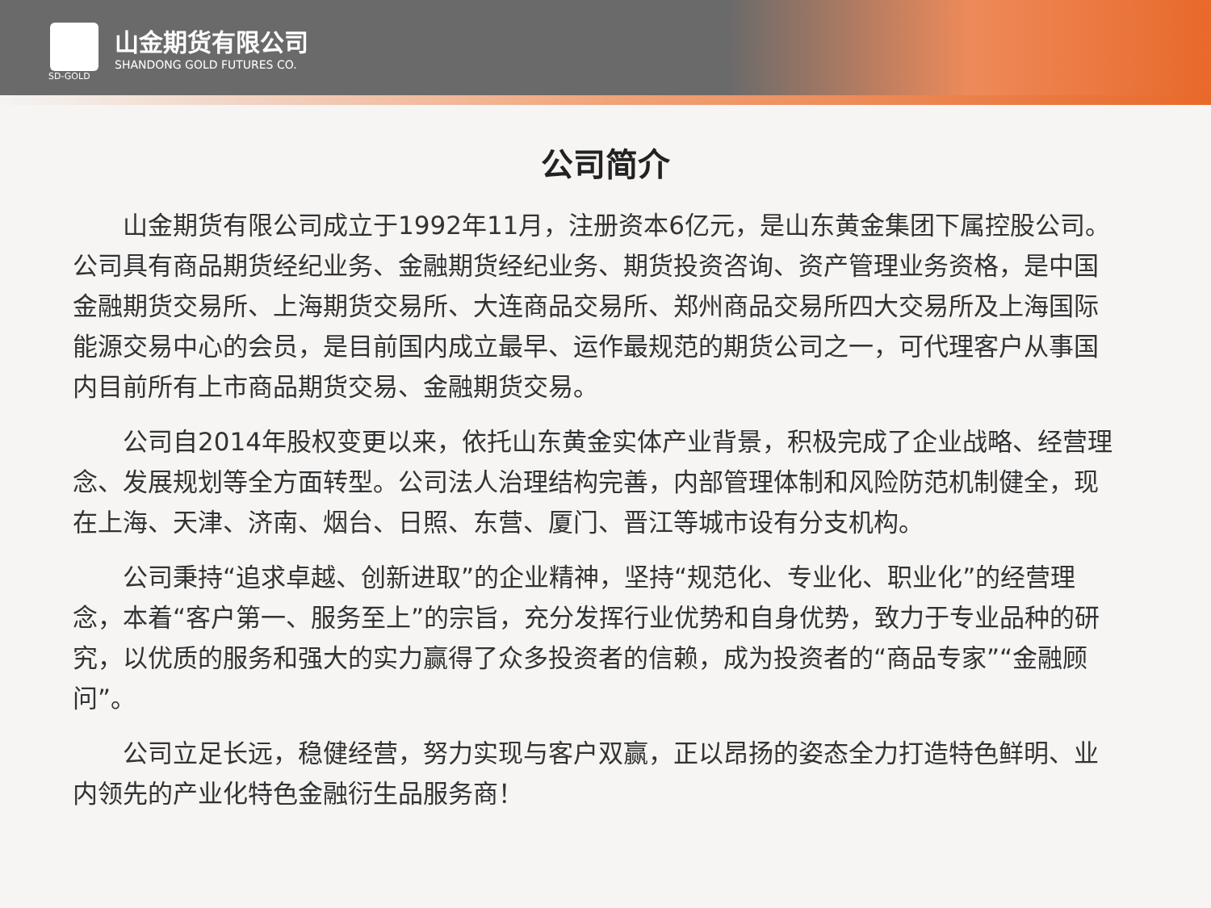山金期货有限公司
SHANDONG GOLD FUTURES CO.
SD-GOLD
公司简介
山金期货有限公司成立于1992年11月，注册资本6亿元，是山东黄金集团下属控股公司。公司具有商品期货经纪业务、金融期货经纪业务、期货投资咨询、资产管理业务资格，是中国金融期货交易所、上海期货交易所、大连商品交易所、郑州商品交易所四大交易所及上海国际能源交易中心的会员，是目前国内成立最早、运作最规范的期货公司之一，可代理客户从事国内目前所有上市商品期货交易、金融期货交易。
公司自2014年股权变更以来，依托山东黄金实体产业背景，积极完成了企业战略、经营理念、发展规划等全方面转型。公司法人治理结构完善，内部管理体制和风险防范机制健全，现在上海、天津、济南、烟台、日照、东营、厦门、晋江等城市设有分支机构。
公司秉持“追求卓越、创新进取”的企业精神，坚持“规范化、专业化、职业化”的经营理念，本着“客户第一、服务至上”的宗旨，充分发挥行业优势和自身优势，致力于专业品种的研究，以优质的服务和强大的实力赢得了众多投资者的信赖，成为投资者的“商品专家”“金融顾问”。
公司立足长远，稳健经营，努力实现与客户双赢，正以昂扬的姿态全力打造特色鲜明、业内领先的产业化特色金融衍生品服务商！